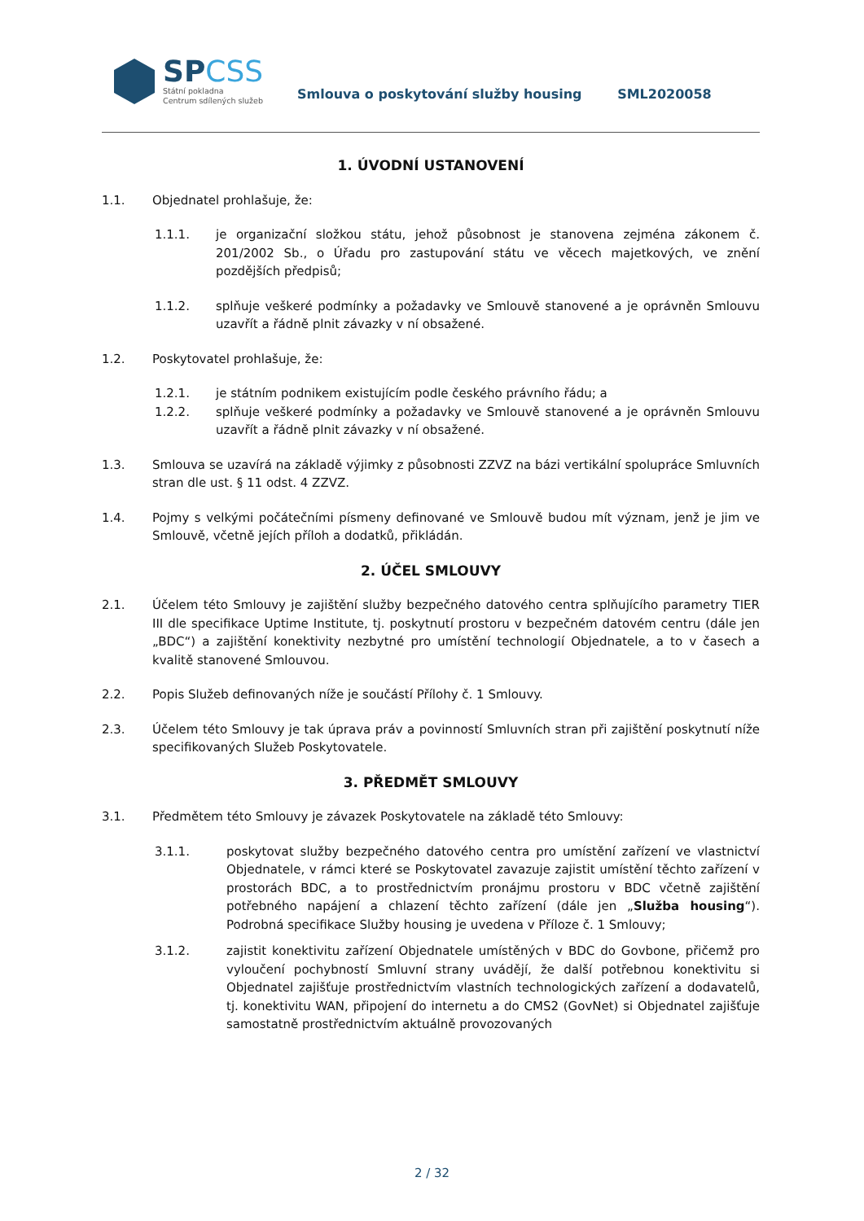SPCSS
Státní pokladna
Centrum sdílených služeb
Smlouva o poskytování služby housing SML2020058
1. ÚVODNÍ USTANOVENÍ
1.1. Objednatel prohlašuje, že:
1.1.1. je organizační složkou státu, jehož působnost je stanovena zejména zákonem č. 201/2002 Sb., o Úřadu pro zastupování státu ve věcech majetkových, ve znění pozdějších předpisů;
1.1.2. splňuje veškeré podmínky a požadavky ve Smlouvě stanovené a je oprávněn Smlouvu uzavřít a řádně plnit závazky v ní obsažené.
1.2. Poskytovatel prohlašuje, že:
1.2.1. je státním podnikem existujícím podle českého právního řádu; a
1.2.2. splňuje veškeré podmínky a požadavky ve Smlouvě stanovené a je oprávněn Smlouvu uzavřít a řádně plnit závazky v ní obsažené.
1.3. Smlouva se uzavírá na základě výjimky z působnosti ZZVZ na bázi vertikální spolupráce Smluvních stran dle ust. § 11 odst. 4 ZZVZ.
1.4. Pojmy s velkými počátečními písmeny definované ve Smlouvě budou mít význam, jenž je jim ve Smlouvě, včetně jejích příloh a dodatků, přikládán.
2. ÚČEL SMLOUVY
2.1. Účelem této Smlouvy je zajištění služby bezpečného datového centra splňujícího parametry TIER III dle specifikace Uptime Institute, tj. poskytnutí prostoru v bezpečném datovém centru (dále jen „BDC“) a zajištění konektivity nezbytné pro umístění technologií Objednatele, a to v časech a kvalitě stanovené Smlouvou.
2.2. Popis Služeb definovaných níže je součástí Přílohy č. 1 Smlouvy.
2.3. Účelem této Smlouvy je tak úprava práv a povinností Smluvních stran při zajištění poskytnutí níže specifikovaných Služeb Poskytovatele.
3. PŘEDMĚT SMLOUVY
3.1. Předmětem této Smlouvy je závazek Poskytovatele na základě této Smlouvy:
3.1.1. poskytovat služby bezpečného datového centra pro umístění zařízení ve vlastnictví Objednatele, v rámci které se Poskytovatel zavazuje zajistit umístění těchto zařízení v prostorách BDC, a to prostřednictvím pronájmu prostoru v BDC včetně zajištění potřebného napájení a chlazení těchto zařízení (dále jen „Služba housing“). Podrobná specifikace Služby housing je uvedena v Příloze č. 1 Smlouvy;
3.1.2. zajistit konektivitu zařízení Objednatele umístěných v BDC do Govbone, přičemž pro vyloučení pochybností Smluvní strany uvádějí, že další potřebnou konektivitu si Objednatel zajišťuje prostřednictvím vlastních technologických zařízení a dodavatelů, tj. konektivitu WAN, připojení do internetu a do CMS2 (GovNet) si Objednatel zajišťuje samostatně prostřednictvím aktuálně provozovaných
2 / 32